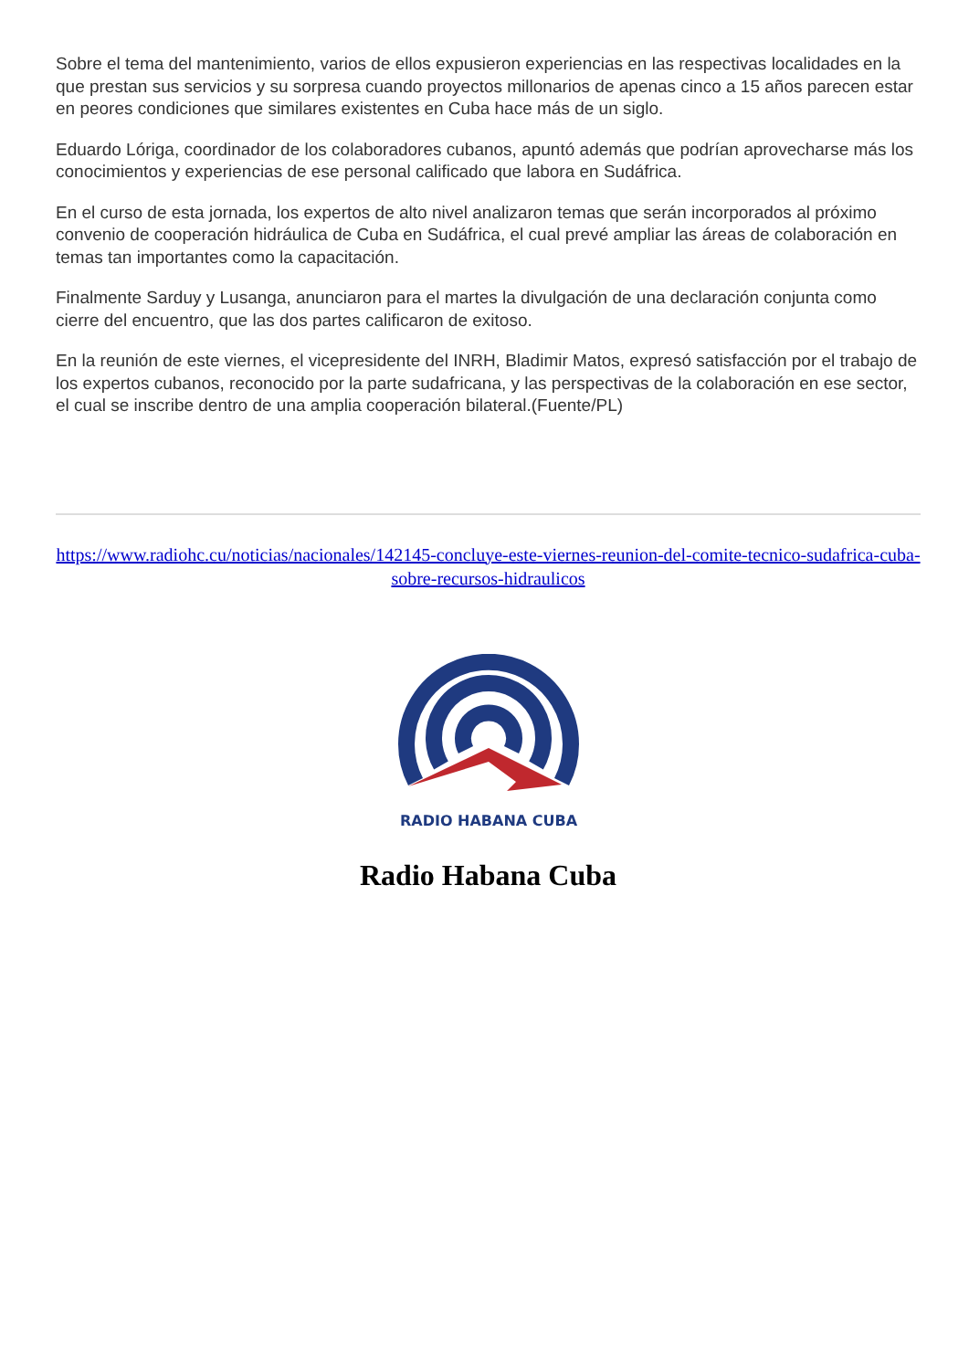Sobre el tema del mantenimiento, varios de ellos expusieron experiencias en las respectivas localidades en la que prestan sus servicios y su sorpresa cuando proyectos millonarios de apenas cinco a 15 años parecen estar en peores condiciones que similares existentes en Cuba hace más de un siglo.
Eduardo Lóriga, coordinador de los colaboradores cubanos, apuntó además que podrían aprovecharse más los conocimientos y experiencias de ese personal calificado que labora en Sudáfrica.
En el curso de esta jornada, los expertos de alto nivel analizaron temas que serán incorporados al próximo convenio de cooperación hidráulica de Cuba en Sudáfrica, el cual prevé ampliar las áreas de colaboración en temas tan importantes como la capacitación.
Finalmente Sarduy y Lusanga, anunciaron para el martes la divulgación de una declaración conjunta como cierre del encuentro, que las dos partes calificaron de exitoso.
En la reunión de este viernes, el vicepresidente del INRH, Bladimir Matos, expresó satisfacción por el trabajo de los expertos cubanos, reconocido por la parte sudafricana, y las perspectivas de la colaboración en ese sector, el cual se inscribe dentro de una amplia cooperación bilateral.(Fuente/PL)
https://www.radiohc.cu/noticias/nacionales/142145-concluye-este-viernes-reunion-del-comite-tecnico-sudafrica-cuba-sobre-recursos-hidraulicos
RADIO HABANA CUBA
Radio Habana Cuba